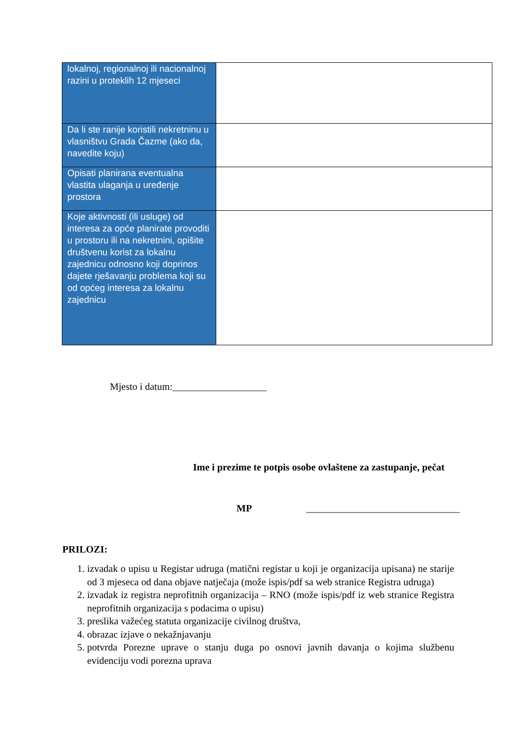| lokalnoj, regionalnoj ili nacionalnoj razini u proteklih 12 mjeseci | |
| Da li ste ranije koristili nekretninu u vlasništvu Grada Čazme (ako da, navedite koju) | |
| Opisati planirana eventualna vlastita ulaganja u uređenje prostora | |
| Koje aktivnosti (ili usluge) od interesa za opće planirate provoditi u prostoru ili na nekretnini, opišite društvenu korist za lokalnu zajednicu odnosno koji doprinos dajete rješavanju problema koji su od općeg interesa za lokalnu zajednicu | |
Mjesto i datum:___________________
Ime i prezime te potpis osobe ovlaštene za zastupanje, pečat
MP _______________________________
PRILOZI:
1. izvadak o upisu u Registar udruga (matični registar u koji je organizacija upisana) ne starije od 3 mjeseca od dana objave natječaja (može ispis/pdf sa web stranice Registra udruga)
2. izvadak iz registra neprofitnih organizacija – RNO (može ispis/pdf iz web stranice Registra neprofitnih organizacija s podacima o upisu)
3. preslika važećeg statuta organizacije civilnog društva,
4. obrazac izjave o nekažnjavanju
5. potvrda Porezne uprave o stanju duga po osnovi javnih davanja o kojima službenu evidenciju vodi porezna uprava